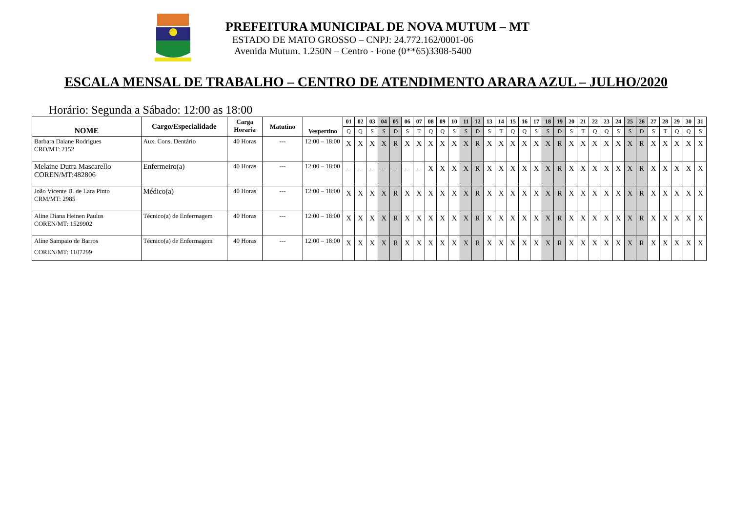PREFEITURA MUNICIPAL DE NOVA MUTUM – MT
ESTADO DE MATO GROSSO – CNPJ: 24.772.162/0001-06
Avenida Mutum. 1.250N – Centro - Fone (0**65)3308-5400
ESCALA MENSAL DE TRABALHO – CENTRO DE ATENDIMENTO ARARA AZUL – JULHO/2020
Horário: Segunda a Sábado: 12:00 as 18:00
| NOME | Cargo/Especialidade | Carga Horaria | Matutino | Vespertino | 01 | 02 | 03 | 04 | 05 | 06 | 07 | 08 | 09 | 10 | 11 | 12 | 13 | 14 | 15 | 16 | 17 | 18 | 19 | 20 | 21 | 22 | 23 | 24 | 25 | 26 | 27 | 28 | 29 | 30 | 31 |
| --- | --- | --- | --- | --- | --- | --- | --- | --- | --- | --- | --- | --- | --- | --- | --- | --- | --- | --- | --- | --- | --- | --- | --- | --- | --- | --- | --- | --- | --- | --- | --- | --- | --- | --- | --- |
| | | | | | Q | Q | S | S | D | S | T | Q | Q | S | S | D | S | T | Q | Q | S | S | D | S | T | Q | Q | S | S | D | S | T | Q | Q | S |
| Barbara Daiane Rodrigues CRO/MT: 2152 | Aux. Cons. Dentário | 40 Horas | --- | 12:00 – 18:00 | X | X | X | X | R | X | X | X | X | X | X | R | X | X | X | X | X | X | R | X | X | X | X | X | X | R | X | X | X | X | X |
| Melaine Dutra Mascarello COREN/MT:482806 | Enfermeiro(a) | 40 Horas | --- | 12:00 – 18:00 | – | – | – | – | – | – | – | X | X | X | X | R | X | X | X | X | X | X | R | X | X | X | X | X | X | R | X | X | X | X | X |
| João Vicente B. de Lara Pinto CRM/MT: 2985 | Médico(a) | 40 Horas | --- | 12:00 – 18:00 | X | X | X | X | R | X | X | X | X | X | X | R | X | X | X | X | X | X | R | X | X | X | X | X | X | R | X | X | X | X | X |
| Aline Diana Heinen Paulus COREN/MT: 1529902 | Técnico(a) de Enfermagem | 40 Horas | --- | 12:00 – 18:00 | X | X | X | X | R | X | X | X | X | X | X | R | X | X | X | X | X | X | R | X | X | X | X | X | X | R | X | X | X | X | X |
| Aline Sampaio de Barros COREN/MT: 1107299 | Técnico(a) de Enfermagem | 40 Horas | --- | 12:00 – 18:00 | X | X | X | X | R | X | X | X | X | X | X | R | X | X | X | X | X | X | R | X | X | X | X | X | X | R | X | X | X | X | X |